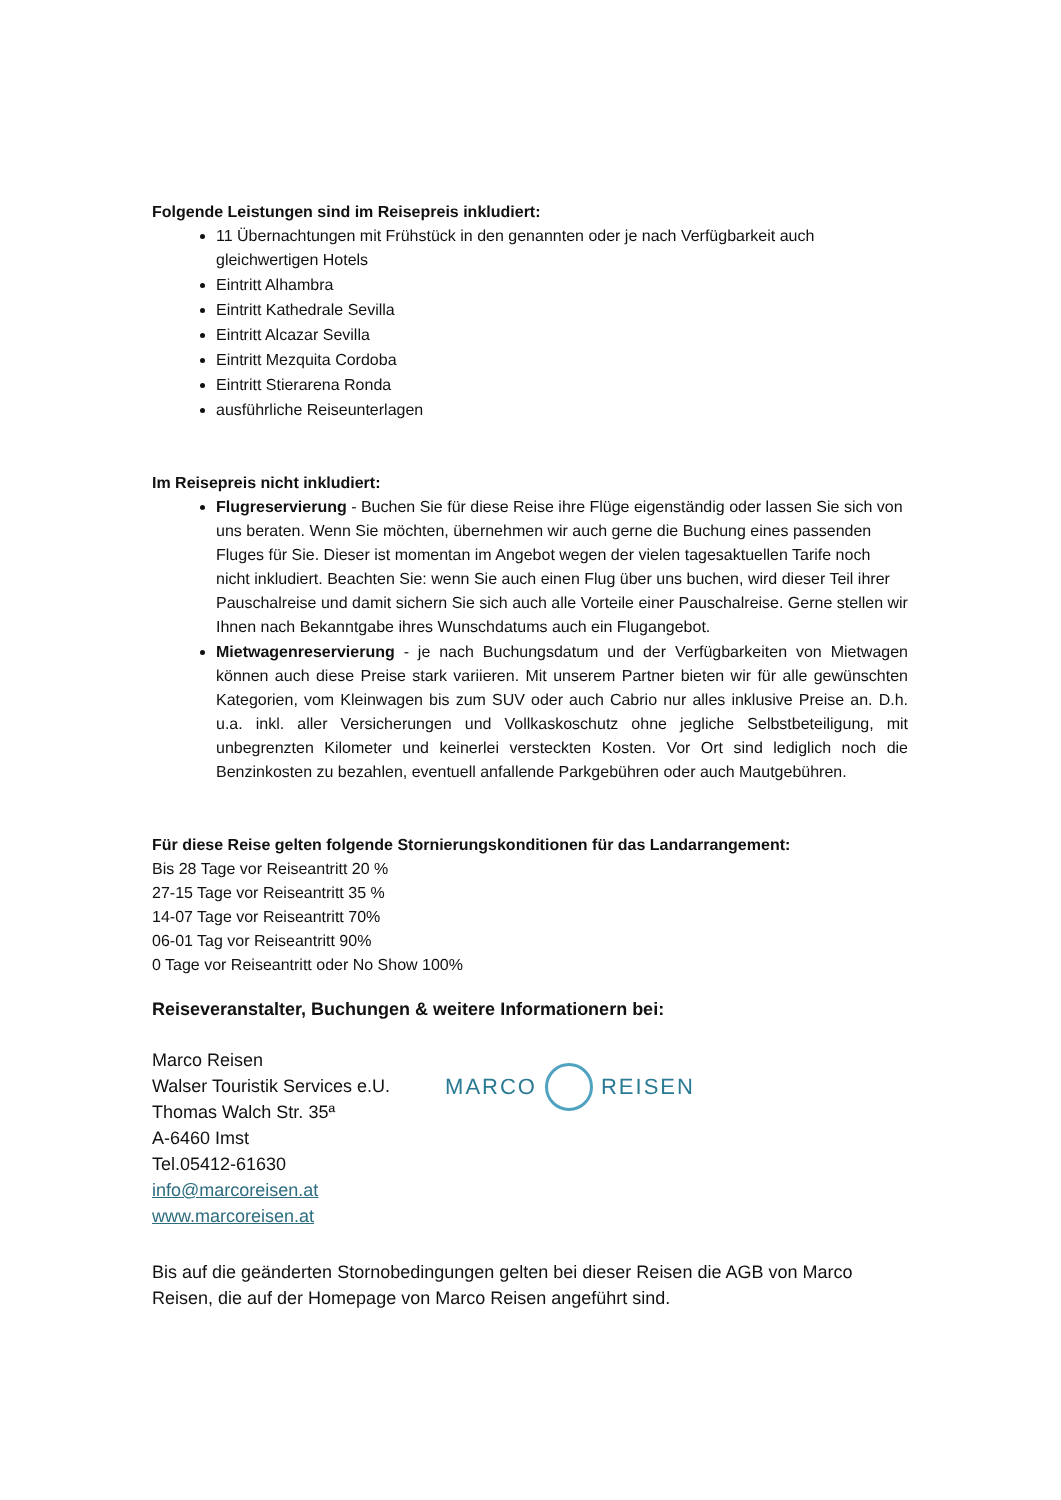Folgende Leistungen sind im Reisepreis inkludiert:
11 Übernachtungen mit Frühstück in den genannten oder je nach Verfügbarkeit auch gleichwertigen Hotels
Eintritt Alhambra
Eintritt Kathedrale Sevilla
Eintritt Alcazar Sevilla
Eintritt Mezquita Cordoba
Eintritt Stierarena Ronda
ausführliche Reiseunterlagen
Im Reisepreis nicht inkludiert:
Flugreservierung - Buchen Sie für diese Reise ihre Flüge eigenständig oder lassen Sie sich von uns beraten. Wenn Sie möchten, übernehmen wir auch gerne die Buchung eines passenden Fluges für Sie. Dieser ist momentan im Angebot wegen der vielen tagesaktuellen Tarife noch nicht inkludiert. Beachten Sie: wenn Sie auch einen Flug über uns buchen, wird dieser Teil ihrer Pauschalreise und damit sichern Sie sich auch alle Vorteile einer Pauschalreise. Gerne stellen wir Ihnen nach Bekanntgabe ihres Wunschdatums auch ein Flugangebot.
Mietwagenreservierung - je nach Buchungsdatum und der Verfügbarkeiten von Mietwagen können auch diese Preise stark variieren. Mit unserem Partner bieten wir für alle gewünschten Kategorien, vom Kleinwagen bis zum SUV oder auch Cabrio nur alles inklusive Preise an. D.h. u.a. inkl. aller Versicherungen und Vollkaskoschutz ohne jegliche Selbstbeteiligung, mit unbegrenzten Kilometer und keinerlei versteckten Kosten. Vor Ort sind lediglich noch die Benzinkosten zu bezahlen, eventuell anfallende Parkgebühren oder auch Mautgebühren.
Für diese Reise gelten folgende Stornierungskonditionen für das Landarrangement:
Bis 28 Tage vor Reiseantritt 20 %
27-15 Tage vor Reiseantritt 35 %
14-07 Tage vor Reiseantritt 70%
06-01 Tag vor Reiseantritt 90%
0 Tage vor Reiseantritt oder No Show 100%
Reiseveranstalter, Buchungen & weitere Informationern bei:
Marco Reisen
Walser Touristik Services e.U.
Thomas Walch Str. 35ª
A-6460 Imst
Tel.05412-61630
info@marcoreisen.at
www.marcoreisen.at
MARCO REISEN
Bis auf die geänderten Stornobedingungen gelten bei dieser Reisen die AGB von Marco Reisen, die auf der Homepage von Marco Reisen angeführt sind.